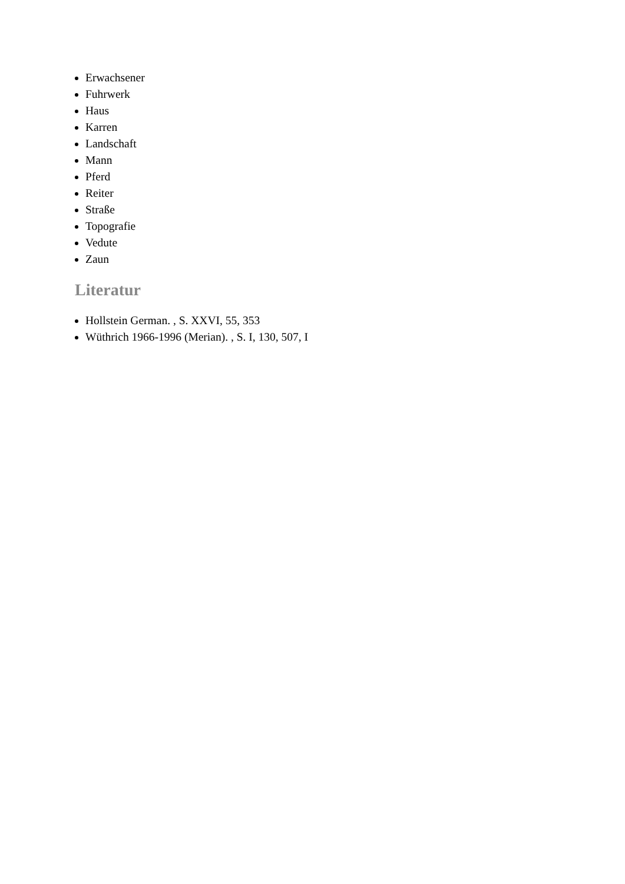Erwachsener
Fuhrwerk
Haus
Karren
Landschaft
Mann
Pferd
Reiter
Straße
Topografie
Vedute
Zaun
Literatur
Hollstein German. , S. XXVI, 55, 353
Wüthrich 1966-1996 (Merian). , S. I, 130, 507, I